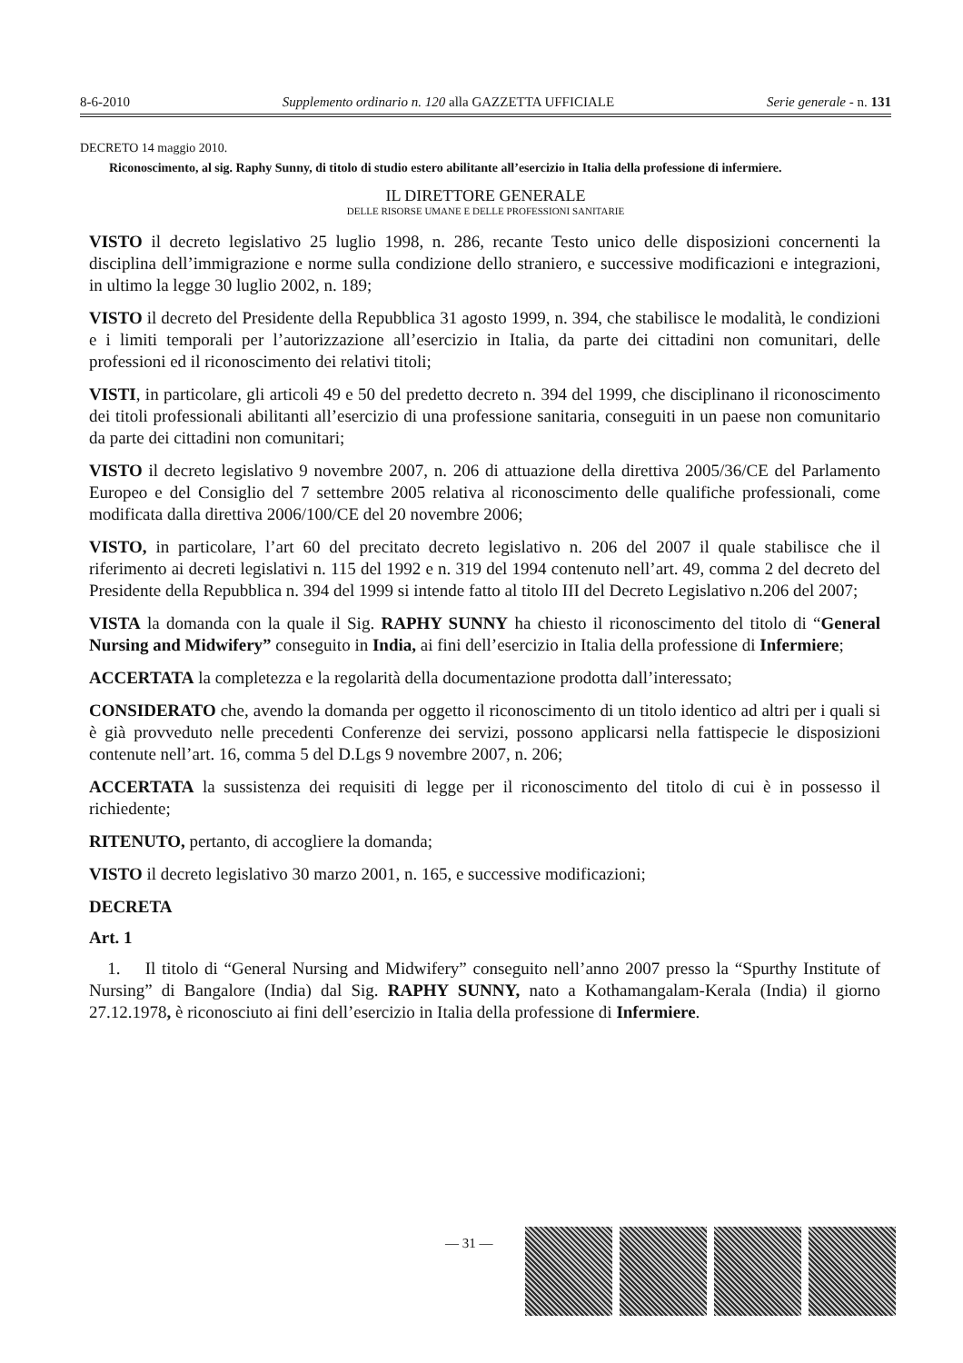8-6-2010 Supplemento ordinario n. 120 alla GAZZETTA UFFICIALE Serie generale - n. 131
DECRETO 14 maggio 2010.
Riconoscimento, al sig. Raphy Sunny, di titolo di studio estero abilitante all’esercizio in Italia della professione di infermiere.
IL DIRETTORE GENERALE
DELLE RISORSE UMANE E DELLE PROFESSIONI SANITARIE
VISTO il decreto legislativo 25 luglio 1998, n. 286, recante Testo unico delle disposizioni concernenti la disciplina dell’immigrazione e norme sulla condizione dello straniero, e successive modificazioni e integrazioni, in ultimo la legge 30 luglio 2002, n. 189;
VISTO il decreto del Presidente della Repubblica 31 agosto 1999, n. 394, che stabilisce le modalità, le condizioni e i limiti temporali per l’autorizzazione all’esercizio in Italia, da parte dei cittadini non comunitari, delle professioni ed il riconoscimento dei relativi titoli;
VISTI, in particolare, gli articoli 49 e 50 del predetto decreto n. 394 del 1999, che disciplinano il riconoscimento dei titoli professionali abilitanti all’esercizio di una professione sanitaria, conseguiti in un paese non comunitario da parte dei cittadini non comunitari;
VISTO il decreto legislativo 9 novembre 2007, n. 206 di attuazione della direttiva 2005/36/CE del Parlamento Europeo e del Consiglio del 7 settembre 2005 relativa al riconoscimento delle qualifiche professionali, come modificata dalla direttiva 2006/100/CE del 20 novembre 2006;
VISTO, in particolare, l’art 60 del precitato decreto legislativo n. 206 del 2007 il quale stabilisce che il riferimento ai decreti legislativi n. 115 del 1992 e n. 319 del 1994 contenuto nell’art. 49, comma 2 del decreto del Presidente della Repubblica n. 394 del 1999 si intende fatto al titolo III del Decreto Legislativo n.206 del 2007;
VISTA la domanda con la quale il Sig. RAPHY SUNNY ha chiesto il riconoscimento del titolo di “General Nursing and Midwifery” conseguito in India, ai fini dell’esercizio in Italia della professione di Infermiere;
ACCERTATA la completezza e la regolarità della documentazione prodotta dall’interessato;
CONSIDERATO che, avendo la domanda per oggetto il riconoscimento di un titolo identico ad altri per i quali si è già provveduto nelle precedenti Conferenze dei servizi, possono applicarsi nella fattispecie le disposizioni contenute nell’art. 16, comma 5 del D.Lgs 9 novembre 2007, n. 206;
ACCERTATA la sussistenza dei requisiti di legge per il riconoscimento del titolo di cui è in possesso il richiedente;
RITENUTO, pertanto, di accogliere la domanda;
VISTO il decreto legislativo 30 marzo 2001, n. 165, e successive modificazioni;
DECRETA
Art. 1
1. Il titolo di “General Nursing and Midwifery” conseguito nell’anno 2007 presso la “Spurthy Institute of Nursing” di Bangalore (India) dal Sig. RAPHY SUNNY, nato a Kothamangalam-Kerala (India) il giorno 27.12.1978, è riconosciuto ai fini dell’esercizio in Italia della professione di Infermiere.
— 31 —